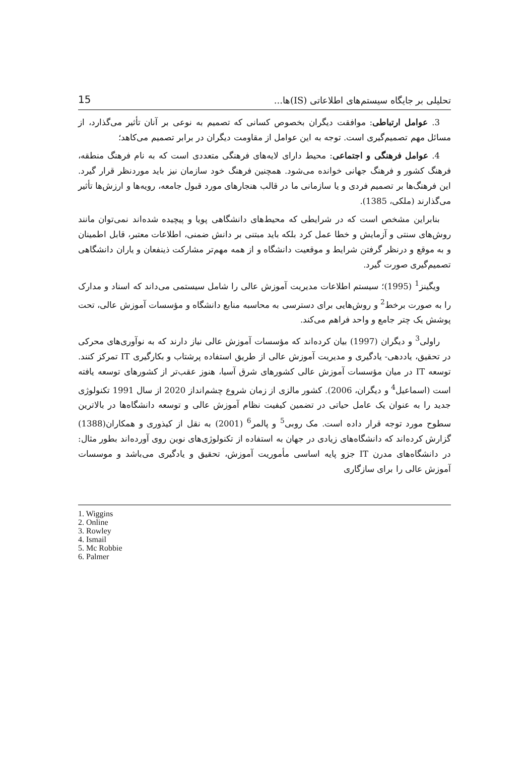تحلیلی بر جایگاه سیستم‌های اطلاعاتی (IS)ها... 15
3. عوامل ارتباطی: موافقت دیگران بخصوص کسانی که تصمیم به نوعی بر آنان تأثیر می‌گذارد، از مسائل مهم تصمیم‌گیری است. توجه به این عوامل از مقاومت دیگران در برابر تصمیم می‌کاهد؛
4. عوامل فرهنگی و اجتماعی: محیط دارای لایه‌های فرهنگی متعددی است که به نام فرهنگ منطقه، فرهنگ کشور و فرهنگ جهانی خوانده می‌شود. همچنین فرهنگ خود سازمان نیز باید موردنظر قرار گیرد. این فرهنگ‌ها بر تصمیم فردی و یا سازمانی ما در قالب هنجارهای مورد قبول جامعه، رویه‌ها و ارزش‌ها تأثیر می‌گذارند (ملکی، 1385).
بنابراین مشخص است که در شرایطی که محیط‌های دانشگاهی پویا و پیچیده شده‌اند نمی‌توان مانند روش‌های سنتی و آزمایش و خطا عمل کرد بلکه باید مبتنی بر دانش ضمنی، اطلاعات معتبر، قابل اطمینان و به موقع و درنظر گرفتن شرایط و موقعیت دانشگاه و از همه مهم‌تر مشارکت ذینفعان و یاران دانشگاهی تصمیم‌گیری صورت گیرد.
ویگینز<sup>1</sup> (1995)؛ سیستم اطلاعات مدیریت آموزش عالی را شامل سیستمی می‌داند که اسناد و مدارک را به صورت برخط<sup>2</sup> و روش‌هایی برای دسترسی به محاسبه منابع دانشگاه و مؤسسات آموزش عالی، تحت پوشش یک چتر جامع و واحد فراهم می‌کند.
راولی<sup>3</sup> و دیگران (1997) بیان کرده‌اند که مؤسسات آموزش عالی نیاز دارند که به نوآوری‌های محرکی در تحقیق، یاددهی- یادگیری و مدیریت آموزش عالی از طریق استفاده پرشتاب و بکارگیری IT تمرکز کنند. توسعه IT در میان مؤسسات آموزش عالی کشورهای شرق آسیا، هنوز عقب‌تر از کشورهای توسعه یافته است (اسماعیل<sup>4</sup> و دیگران، 2006). کشور مالزی از زمان شروع چشم‌انداز 2020 از سال 1991 تکنولوژی جدید را به عنوان یک عامل حیاتی در تضمین کیفیت نظام آموزش عالی و توسعه دانشگاه‌ها در بالاترین سطوح مورد توجه قرار داده است. مک روبی<sup>5</sup> و پالمر<sup>6</sup> (2001) به نقل از کیذوری و همکاران(1388) گزارش کرده‌اند که دانشگاه‌های زیادی در جهان به استفاده از تکنولوژی‌های نوین روی آورده‌اند بطور مثال: در دانشگاه‌های مدرن IT جزو پایه اساسی مأموریت آموزش، تحقیق و یادگیری می‌باشد و موسسات آموزش عالی را برای سازگاری
1. Wiggins
2. Online
3. Rowley
4. Ismail
5. Mc Robbie
6. Palmer